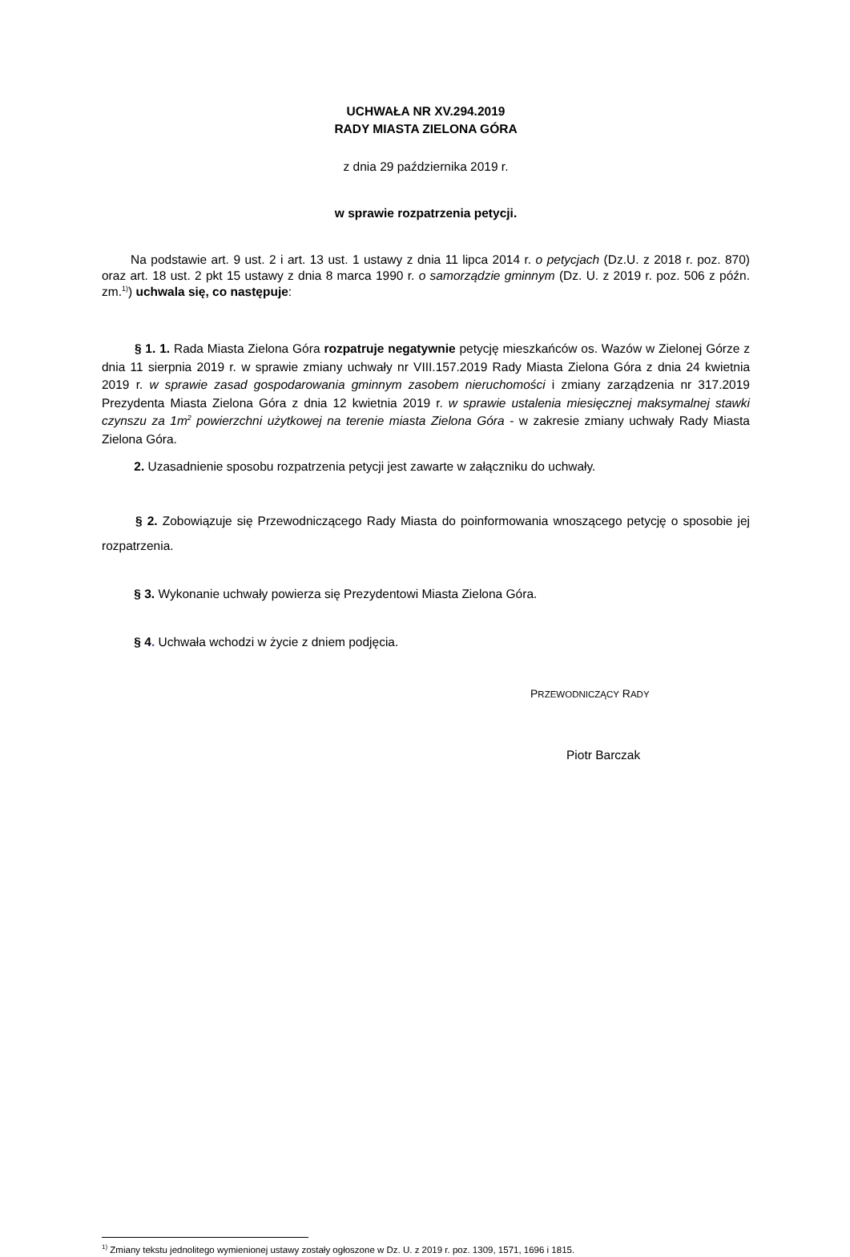UCHWAŁA NR XV.294.2019
RADY MIASTA ZIELONA GÓRA
z dnia 29 października 2019 r.
w sprawie rozpatrzenia petycji.
Na podstawie art. 9 ust. 2 i art. 13 ust. 1 ustawy z dnia 11 lipca 2014 r. o petycjach (Dz.U. z 2018 r. poz. 870) oraz art. 18 ust. 2 pkt 15 ustawy z dnia 8 marca 1990 r. o samorządzie gminnym (Dz. U. z 2019 r. poz. 506 z późn. zm.<sup>1)</sup>) uchwala się, co następuje:
§ 1. 1. Rada Miasta Zielona Góra rozpatruje negatywnie petycję mieszkańców os. Wazów w Zielonej Górze z dnia 11 sierpnia 2019 r. w sprawie zmiany uchwały nr VIII.157.2019 Rady Miasta Zielona Góra z dnia 24 kwietnia 2019 r. w sprawie zasad gospodarowania gminnym zasobem nieruchomości i zmiany zarządzenia nr 317.2019 Prezydenta Miasta Zielona Góra z dnia 12 kwietnia 2019 r. w sprawie ustalenia miesięcznej maksymalnej stawki czynszu za 1m<sup>2</sup> powierzchni użytkowej na terenie miasta Zielona Góra - w zakresie zmiany uchwały Rady Miasta Zielona Góra.
2. Uzasadnienie sposobu rozpatrzenia petycji jest zawarte w załączniku do uchwały.
§ 2. Zobowiązuje się Przewodniczącego Rady Miasta do poinformowania wnoszącego petycję o sposobie jej rozpatrzenia.
§ 3. Wykonanie uchwały powierza się Prezydentowi Miasta Zielona Góra.
§ 4. Uchwała wchodzi w życie z dniem podjęcia.
PRZEWODNICZĄCY RADY
Piotr Barczak
<sup>1)</sup> Zmiany tekstu jednolitego wymienionej ustawy zostały ogłoszone w Dz. U. z 2019 r. poz. 1309, 1571, 1696 i 1815.